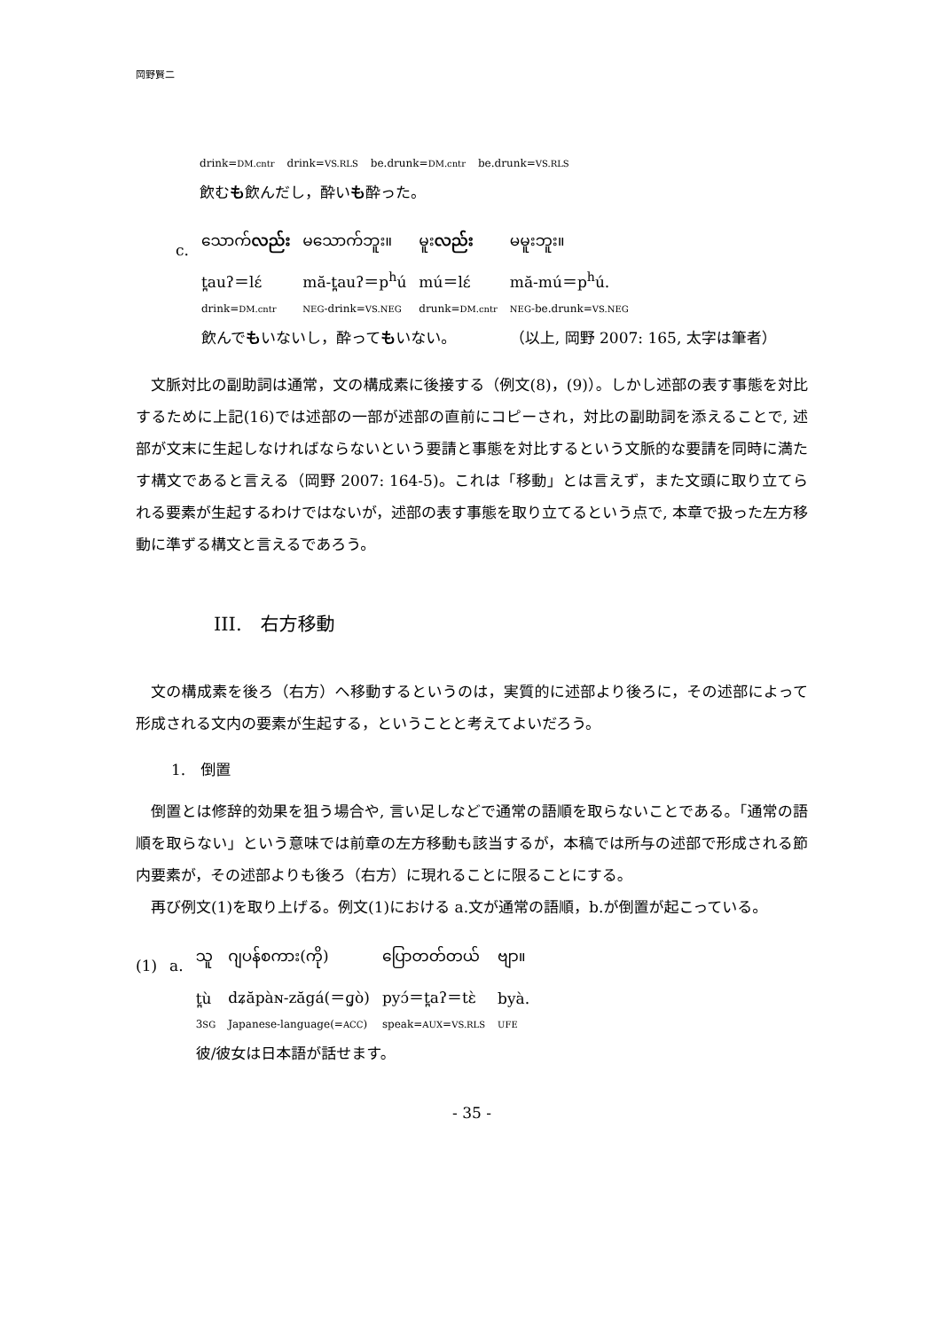岡野賢二
| drink= DM.cntr | drink= VS.RLS | be.drunk= DM.cntr | be.drunk= VS.RLS |
| 飲む も 飲んだし，酔い も 酔った。 | | | |
| c. | သောက် လည်း | မသောက်ဘူး။ | မူး လည်း | မမူးဘူး။ |
| | t̪auʔ＝lɛ́ | mă-t̪auʔ＝p<sup>h</sup>ú | mú＝lɛ́ | mă-mú＝p<sup>h</sup>ú. |
| | drink= DM.cntr | NEG -drink= VS.NEG | drunk= DM.cntr | NEG -be.drunk= VS.NEG |
| | 飲んで も いないし，酔って も いない。 | | | （以上, 岡野 2007: 165, 太字は筆者） |
文脈対比の副助詞は通常，文の構成素に後接する（例文(8)，(9)）。しかし述部の表す事態を対比するために上記(16)では述部の一部が述部の直前にコピーされ，対比の副助詞を添えることで, 述部が文末に生起しなければならないという要請と事態を対比するという文脈的な要請を同時に満たす構文であると言える（岡野 2007: 164-5)。これは「移動」とは言えず，また文頭に取り立てられる要素が生起するわけではないが，述部の表す事態を取り立てるという点で, 本章で扱った左方移動に準ずる構文と言えるであろう。
III.　右方移動
文の構成素を後ろ（右方）へ移動するというのは，実質的に述部より後ろに，その述部によって形成される文内の要素が生起する，ということと考えてよいだろう。
1.　倒置
倒置とは修辞的効果を狙う場合や, 言い足しなどで通常の語順を取らないことである。「通常の語順を取らない」という意味では前章の左方移動も該当するが，本稿では所与の述部で形成される節内要素が，その述部よりも後ろ（右方）に現れることに限ることにする。
再び例文(1)を取り上げる。例文(1)における a.文が通常の語順，b.が倒置が起こっている。
| (1) | a. | သူ | ဂျပန်စကား(ကို) | ပြောတတ်တယ် | ဗျာ။ |
| | | t̪ù | dʑăpàɴ-zăgá(＝ɡ̥ò) | pyɔ́＝t̪aʔ＝tɛ̀ | byà. |
| | | 3 SG | Japanese-language(= ACC ) | speak= AUX = VS.RLS | UFE |
| | | 彼/彼女は日本語が話せます。 | | | |
- 35 -